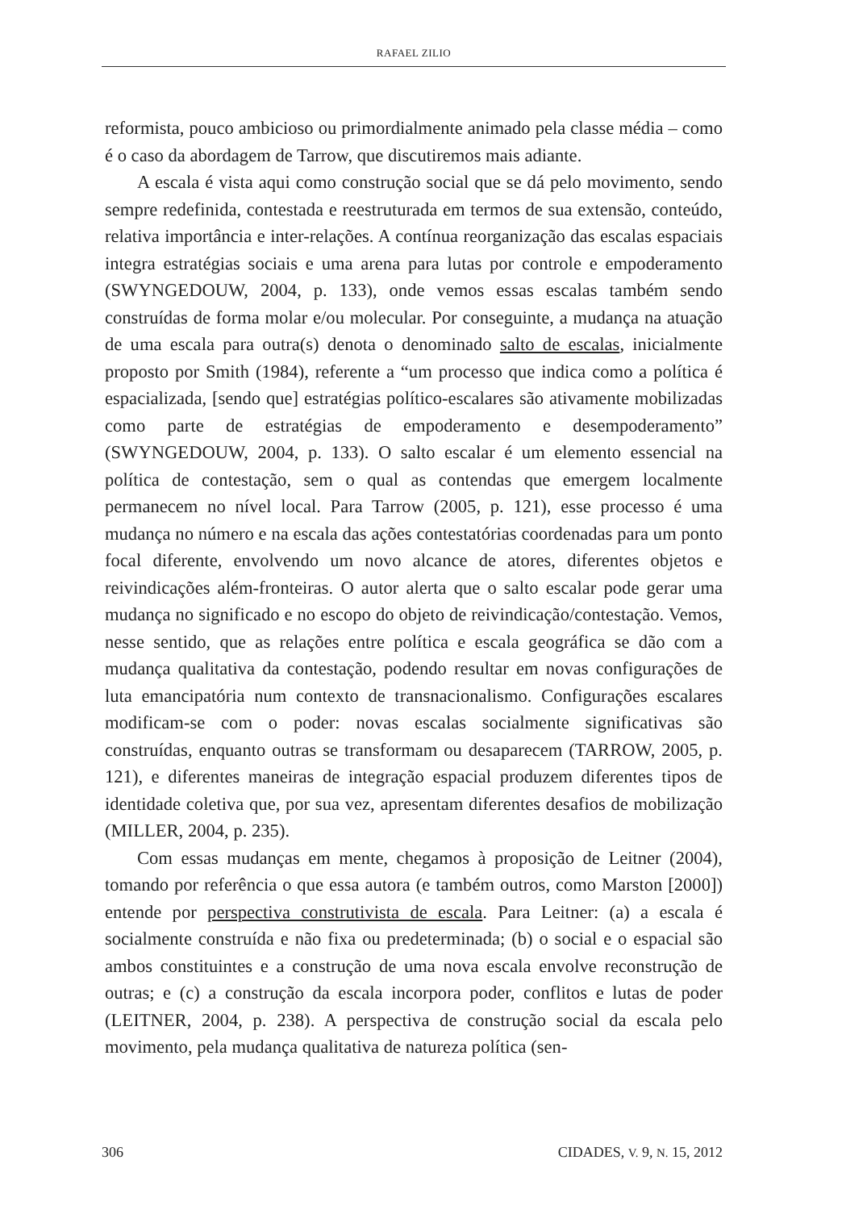RAFAEL ZILIO
reformista, pouco ambicioso ou primordialmente animado pela classe média – como é o caso da abordagem de Tarrow, que discutiremos mais adiante.
A escala é vista aqui como construção social que se dá pelo movimento, sendo sempre redefinida, contestada e reestruturada em termos de sua extensão, conteúdo, relativa importância e inter-relações. A contínua reorganização das escalas espaciais integra estratégias sociais e uma arena para lutas por controle e empoderamento (SWYNGEDOUW, 2004, p. 133), onde vemos essas escalas também sendo construídas de forma molar e/ou molecular. Por conseguinte, a mudança na atuação de uma escala para outra(s) denota o denominado salto de escalas, inicialmente proposto por Smith (1984), referente a “um processo que indica como a política é espacializada, [sendo que] estratégias político-escalares são ativamente mobilizadas como parte de estratégias de empoderamento e desempoderamento” (SWYNGEDOUW, 2004, p. 133). O salto escalar é um elemento essencial na política de contestação, sem o qual as contendas que emergem localmente permanecem no nível local. Para Tarrow (2005, p. 121), esse processo é uma mudança no número e na escala das ações contestatórias coordenadas para um ponto focal diferente, envolvendo um novo alcance de atores, diferentes objetos e reivindicações além-fronteiras. O autor alerta que o salto escalar pode gerar uma mudança no significado e no escopo do objeto de reivindicação/contestação. Vemos, nesse sentido, que as relações entre política e escala geográfica se dão com a mudança qualitativa da contestação, podendo resultar em novas configurações de luta emancipatória num contexto de transnacionalismo. Configurações escalares modificam-se com o poder: novas escalas socialmente significativas são construídas, enquanto outras se transformam ou desaparecem (TARROW, 2005, p. 121), e diferentes maneiras de integração espacial produzem diferentes tipos de identidade coletiva que, por sua vez, apresentam diferentes desafios de mobilização (MILLER, 2004, p. 235).
Com essas mudanças em mente, chegamos à proposição de Leitner (2004), tomando por referência o que essa autora (e também outros, como Marston [2000]) entende por perspectiva construtivista de escala. Para Leitner: (a) a escala é socialmente construída e não fixa ou predeterminada; (b) o social e o espacial são ambos constituintes e a construção de uma nova escala envolve reconstrução de outras; e (c) a construção da escala incorpora poder, conflitos e lutas de poder (LEITNER, 2004, p. 238). A perspectiva de construção social da escala pelo movimento, pela mudança qualitativa de natureza política (sen-
306 CIDADES, V. 9, N. 15, 2012